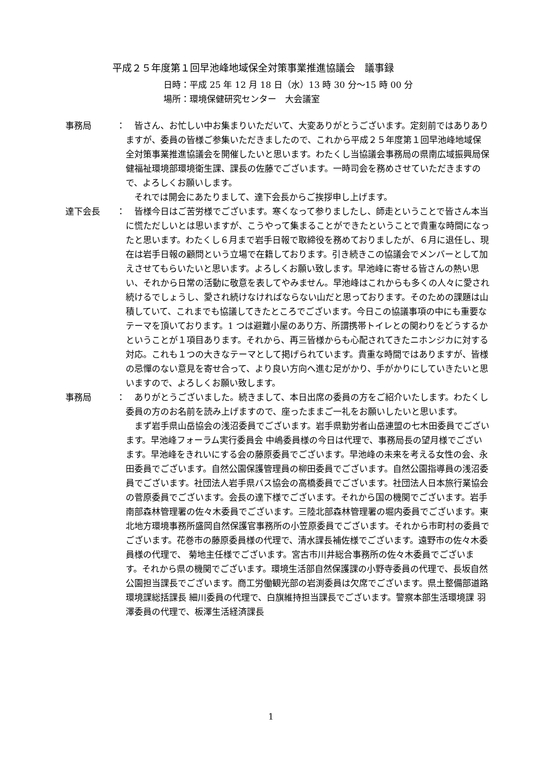平成２５年度第１回早池峰地域保全対策事業推進協議会　議事録
日時：平成 25 年 12 月 18 日（水）13 時 30 分～15 時 00 分
場所：環境保健研究センター　大会議室
事務局 ： 皆さん、お忙しい中お集まりいただいて、大変ありがとうございます。定刻前ではありありますが、委員の皆様ご参集いただきましたので、これから平成２５年度第１回早池峰地域保全対策事業推進協議会を開催したいと思います。わたくし当協議会事務局の県南広域振興局保健福祉環境部環境衛生課、課長の佐藤でございます。一時司会を務めさせていただきますので、よろしくお願いします。
それでは開会にあたりまして、達下会長からご挨拶申し上げます。
達下会長 ： 皆様今日はご苦労様でございます。寒くなって参りましたし、師走ということで皆さん本当に慌ただしいとは思いますが、こうやって集まることができたということで貴重な時間になったと思います。わたくし６月まで岩手日報で取締役を務めておりましたが、６月に退任し、現在は岩手日報の顧問という立場で在籍しております。引き続きこの協議会でメンバーとして加えさせてもらいたいと思います。よろしくお願い致します。早池峰に寄せる皆さんの熱い思い、それから日常の活動に敬意を表してやみません。早池峰はこれからも多くの人々に愛され続けるでしょうし、愛され続けなければならない山だと思っております。そのための課題は山積していて、これまでも協議してきたところでございます。今日この協議事項の中にも重要なテーマを頂いております。1 つは避難小屋のあり方、所謂携帯トイレとの関わりをどうするかということが１項目あります。それから、再三皆様からも心配されてきたニホンジカに対する対応。これも１つの大きなテーマとして掲げられています。貴重な時間ではありますが、皆様の忌憚のない意見を寄せ合って、より良い方向へ進む足がかり、手がかりにしていきたいと思いますので、よろしくお願い致します。
事務局 ： ありがとうございました。続きまして、本日出席の委員の方をご紹介いたします。わたくし委員の方のお名前を読み上げますので、座ったままご一礼をお願いしたいと思います。
まず岩手県山岳協会の浅沼委員でございます。岩手県勤労者山岳連盟の七木田委員でございます。早池峰フォーラム実行委員会 中嶋委員様の今日は代理で、事務局長の望月様でございます。早池峰をきれいにする会の藤原委員でございます。早池峰の未来を考える女性の会、永田委員でございます。自然公園保護管理員の柳田委員でございます。自然公園指導員の浅沼委員でございます。社団法人岩手県バス協会の高橋委員でございます。社団法人日本旅行業協会の菅原委員でございます。会長の達下様でございます。それから国の機関でございます。岩手南部森林管理署の佐々木委員でございます。三陸北部森林管理署の堀内委員でございます。東北地方環境事務所盛岡自然保護官事務所の小笠原委員でございます。それから市町村の委員でございます。花巻市の藤原委員様の代理で、清水課長補佐様でございます。遠野市の佐々木委員様の代理で、 菊地主任様でございます。宮古市川井総合事務所の佐々木委員でございます。それから県の機関でございます。環境生活部自然保護課の小野寺委員の代理で、長坂自然公園担当課長でございます。商工労働観光部の岩渕委員は欠席でございます。県土整備部道路環境課総括課長 細川委員の代理で、白旗維持担当課長でございます。警察本部生活環境課 羽澤委員の代理で、板澤生活経済課長
1